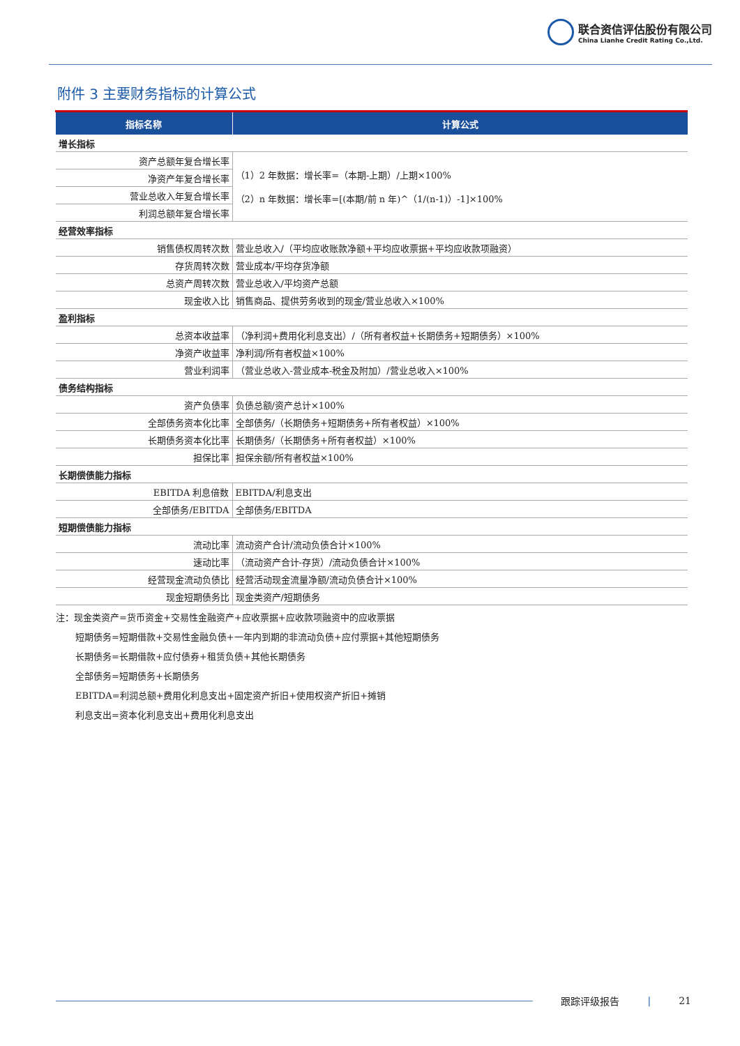联合资信评估股份有限公司
China Lianhe Credit Rating Co.,Ltd.
附件 3 主要财务指标的计算公式
| 指标名称 | 计算公式 |
| --- | --- |
| 增长指标 | |
| 资产总额年复合增长率 | （1）2 年数据：增长率=（本期-上期）/上期×100% （2）n 年数据：增长率=[(本期/前 n 年)^（1/(n-1)）-1]×100% |
| 净资产年复合增长率 | |
| 营业总收入年复合增长率 | |
| 利润总额年复合增长率 | |
| 经营效率指标 | |
| 销售债权周转次数 | 营业总收入/（平均应收账款净额+平均应收票据+平均应收款项融资） |
| 存货周转次数 | 营业成本/平均存货净额 |
| 总资产周转次数 | 营业总收入/平均资产总额 |
| 现金收入比 | 销售商品、提供劳务收到的现金/营业总收入×100% |
| 盈利指标 | |
| 总资本收益率 | （净利润+费用化利息支出）/（所有者权益+长期债务+短期债务）×100% |
| 净资产收益率 | 净利润/所有者权益×100% |
| 营业利润率 | （营业总收入-营业成本-税金及附加）/营业总收入×100% |
| 债务结构指标 | |
| 资产负债率 | 负债总额/资产总计×100% |
| 全部债务资本化比率 | 全部债务/（长期债务+短期债务+所有者权益）×100% |
| 长期债务资本化比率 | 长期债务/（长期债务+所有者权益）×100% |
| 担保比率 | 担保余额/所有者权益×100% |
| 长期偿债能力指标 | |
| EBITDA 利息倍数 | EBITDA/利息支出 |
| 全部债务/EBITDA | 全部债务/EBITDA |
| 短期偿债能力指标 | |
| 流动比率 | 流动资产合计/流动负债合计×100% |
| 速动比率 | （流动资产合计-存货）/流动负债合计×100% |
| 经营现金流动负债比 | 经营活动现金流量净额/流动负债合计×100% |
| 现金短期债务比 | 现金类资产/短期债务 |
注：现金类资产=货币资金+交易性金融资产+应收票据+应收款项融资中的应收票据
短期债务=短期借款+交易性金融负债+一年内到期的非流动负债+应付票据+其他短期债务
长期债务=长期借款+应付债券+租赁负债+其他长期债务
全部债务=短期债务+长期债务
EBITDA=利润总额+费用化利息支出+固定资产折旧+使用权资产折旧+摊销
利息支出=资本化利息支出+费用化利息支出
跟踪评级报告 | 21